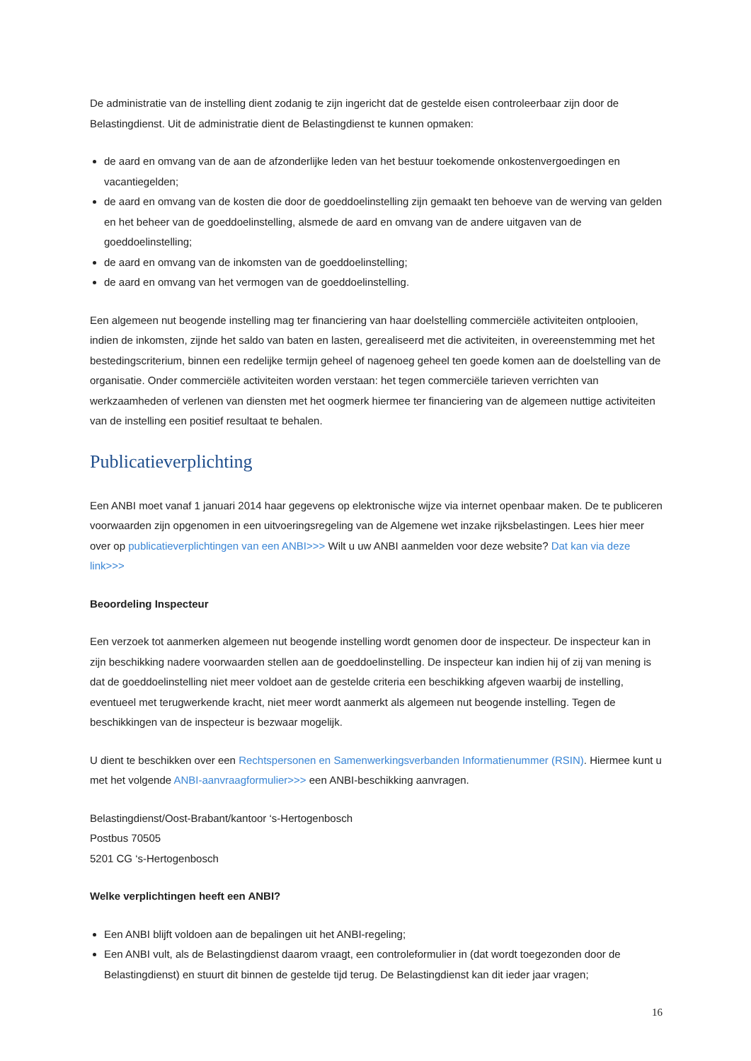De administratie van de instelling dient zodanig te zijn ingericht dat de gestelde eisen controleerbaar zijn door de Belastingdienst. Uit de administratie dient de Belastingdienst te kunnen opmaken:
de aard en omvang van de aan de afzonderlijke leden van het bestuur toekomende onkostenvergoedingen en vacantiegelden;
de aard en omvang van de kosten die door de goeddoelinstelling zijn gemaakt ten behoeve van de werving van gelden en het beheer van de goeddoelinstelling, alsmede de aard en omvang van de andere uitgaven van de goeddoelinstelling;
de aard en omvang van de inkomsten van de goeddoelinstelling;
de aard en omvang van het vermogen van de goeddoelinstelling.
Een algemeen nut beogende instelling mag ter financiering van haar doelstelling commerciële activiteiten ontplooien, indien de inkomsten, zijnde het saldo van baten en lasten, gerealiseerd met die activiteiten, in overeenstemming met het bestedingscriterium, binnen een redelijke termijn geheel of nagenoeg geheel ten goede komen aan de doelstelling van de organisatie. Onder commerciële activiteiten worden verstaan: het tegen commerciële tarieven verrichten van werkzaamheden of verlenen van diensten met het oogmerk hiermee ter financiering van de algemeen nuttige activiteiten van de instelling een positief resultaat te behalen.
Publicatieverplichting
Een ANBI moet vanaf 1 januari 2014 haar gegevens op elektronische wijze via internet openbaar maken. De te publiceren voorwaarden zijn opgenomen in een uitvoeringsregeling van de Algemene wet inzake rijksbelastingen. Lees hier meer over op publicatieverplichtingen van een ANBI>>> Wilt u uw ANBI aanmelden voor deze website? Dat kan via deze link>>>
Beoordeling Inspecteur
Een verzoek tot aanmerken algemeen nut beogende instelling wordt genomen door de inspecteur. De inspecteur kan in zijn beschikking nadere voorwaarden stellen aan de goeddoelinstelling. De inspecteur kan indien hij of zij van mening is dat de goeddoelinstelling niet meer voldoet aan de gestelde criteria een beschikking afgeven waarbij de instelling, eventueel met terugwerkende kracht, niet meer wordt aanmerkt als algemeen nut beogende instelling. Tegen de beschikkingen van de inspecteur is bezwaar mogelijk.
U dient te beschikken over een Rechtspersonen en Samenwerkingsverbanden Informatienummer (RSIN). Hiermee kunt u met het volgende ANBI-aanvraagformulier>>> een ANBI-beschikking aanvragen.
Belastingdienst/Oost-Brabant/kantoor ‘s-Hertogenbosch
Postbus 70505
5201 CG ‘s-Hertogenbosch
Welke verplichtingen heeft een ANBI?
Een ANBI blijft voldoen aan de bepalingen uit het ANBI-regeling;
Een ANBI vult, als de Belastingdienst daarom vraagt, een controleformulier in (dat wordt toegezonden door de Belastingdienst) en stuurt dit binnen de gestelde tijd terug. De Belastingdienst kan dit ieder jaar vragen;
16